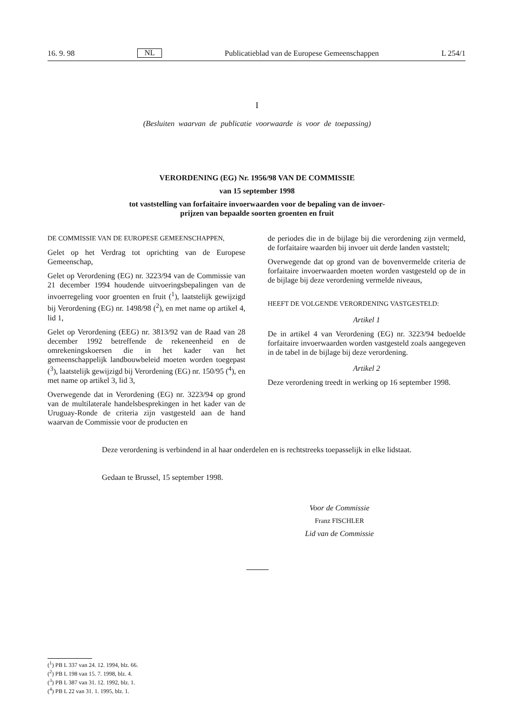16. 9. 98 NL Publicatieblad van de Europese Gemeenschappen L 254/1
I
(Besluiten waarvan de publicatie voorwaarde is voor de toepassing)
VERORDENING (EG) Nr. 1956/98 VAN DE COMMISSIE
van 15 september 1998
tot vaststelling van forfaitaire invoerwaarden voor de bepaling van de invoer-
prijzen van bepaalde soorten groenten en fruit
DE COMMISSIE VAN DE EUROPESE GEMEENSCHAPPEN,
Gelet op het Verdrag tot oprichting van de Europese Gemeenschap,
Gelet op Verordening (EG) nr. 3223/94 van de Commissie van 21 december 1994 houdende uitvoeringsbepalingen van de invoerregeling voor groenten en fruit (<sup>1</sup>), laatstelijk gewijzigd bij Verordening (EG) nr. 1498/98 (<sup>2</sup>), en met name op artikel 4, lid 1,
Gelet op Verordening (EEG) nr. 3813/92 van de Raad van 28 december 1992 betreffende de rekeneenheid en de omrekeningskoersen die in het kader van het gemeenschappelijk landbouwbeleid moeten worden toegepast (<sup>3</sup>), laatstelijk gewijzigd bij Verordening (EG) nr. 150/95 (<sup>4</sup>), en met name op artikel 3, lid 3,
Overwegende dat in Verordening (EG) nr. 3223/94 op grond van de multilaterale handelsbesprekingen in het kader van de Uruguay-Ronde de criteria zijn vastgesteld aan de hand waarvan de Commissie voor de producten en
de periodes die in de bijlage bij die verordening zijn vermeld, de forfaitaire waarden bij invoer uit derde landen vaststelt;
Overwegende dat op grond van de bovenvermelde criteria de forfaitaire invoerwaarden moeten worden vastgesteld op de in de bijlage bij deze verordening vermelde niveaus,
HEEFT DE VOLGENDE VERORDENING VASTGESTELD:
Artikel 1
De in artikel 4 van Verordening (EG) nr. 3223/94 bedoelde forfaitaire invoerwaarden worden vastgesteld zoals aangegeven in de tabel in de bijlage bij deze verordening.
Artikel 2
Deze verordening treedt in werking op 16 september 1998.
Deze verordening is verbindend in al haar onderdelen en is rechtstreeks toepasselijk in elke lidstaat.
Gedaan te Brussel, 15 september 1998.
Voor de Commissie
Franz FISCHLER
Lid van de Commissie
(<sup>1</sup>) PB L 337 van 24. 12. 1994, blz. 66.
(<sup>2</sup>) PB L 198 van 15. 7. 1998, blz. 4.
(<sup>3</sup>) PB L 387 van 31. 12. 1992, blz. 1.
(<sup>4</sup>) PB L 22 van 31. 1. 1995, blz. 1.